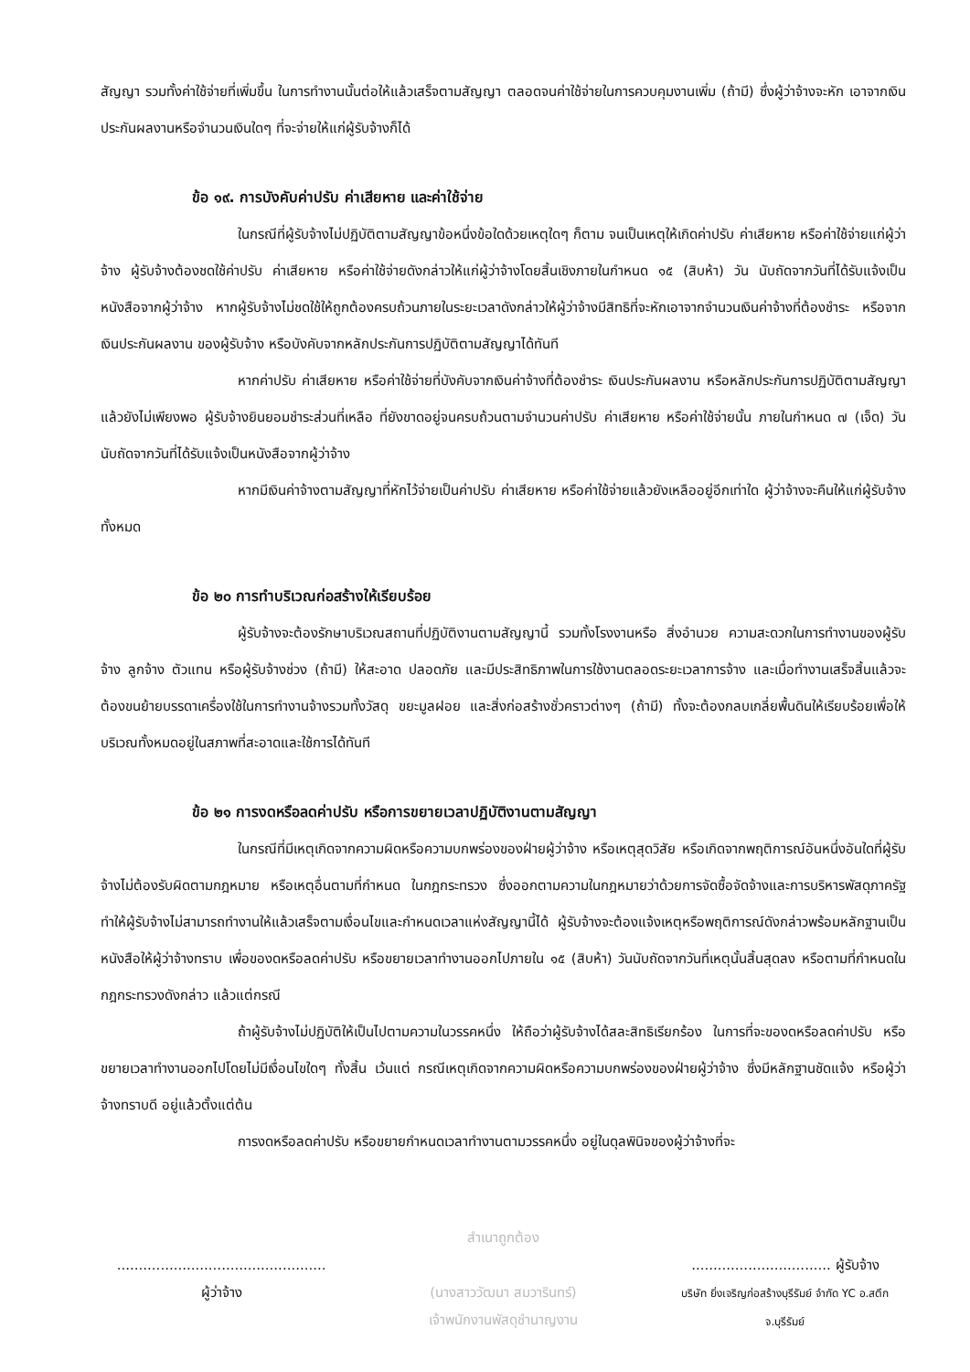สัญญา รวมทั้งค่าใช้จ่ายที่เพิ่มขึ้น ในการทำงานนั้นต่อให้แล้วเสร็จตามสัญญา ตลอดจนค่าใช้จ่ายในการควบคุมงานเพิ่ม (ถ้ามี) ซึ่งผู้ว่าจ้างจะหัก เอาจากเงินประกันผลงานหรือจำนวนเงินใดๆ ที่จะจ่ายให้แก่ผู้รับจ้างก็ได้
ข้อ ๑๙. การบังคับค่าปรับ ค่าเสียหาย และค่าใช้จ่าย
ในกรณีที่ผู้รับจ้างไม่ปฏิบัติตามสัญญาข้อหนึ่งข้อใดด้วยเหตุใดๆ ก็ตาม จนเป็นเหตุให้เกิดค่าปรับ ค่าเสียหาย หรือค่าใช้จ่ายแก่ผู้ว่าจ้าง ผู้รับจ้างต้องชดใช้ค่าปรับ ค่าเสียหาย หรือค่าใช้จ่ายดังกล่าวให้แก่ผู้ว่าจ้างโดยสิ้นเชิงภายในกำหนด ๑๕ (สิบห้า) วัน นับถัดจากวันที่ได้รับแจ้งเป็นหนังสือจากผู้ว่าจ้าง หากผู้รับจ้างไม่ชดใช้ให้ถูกต้องครบถ้วนภายในระยะเวลาดังกล่าวให้ผู้ว่าจ้างมีสิทธิที่จะหักเอาจากจำนวนเงินค่าจ้างที่ต้องชำระ หรือจากเงินประกันผลงาน ของผู้รับจ้าง หรือบังคับจากหลักประกันการปฏิบัติตามสัญญาได้ทันที
หากค่าปรับ ค่าเสียหาย หรือค่าใช้จ่ายที่บังคับจากเงินค่าจ้างที่ต้องชำระ เงินประกันผลงาน หรือหลักประกันการปฏิบัติตามสัญญาแล้วยังไม่เพียงพอ ผู้รับจ้างยินยอมชำระส่วนที่เหลือ ที่ยังขาดอยู่จนครบถ้วนตามจำนวนค่าปรับ ค่าเสียหาย หรือค่าใช้จ่ายนั้น ภายในกำหนด ๗ (เจ็ด) วัน นับถัดจากวันที่ได้รับแจ้งเป็นหนังสือจากผู้ว่าจ้าง
หากมีเงินค่าจ้างตามสัญญาที่หักไว้จ่ายเป็นค่าปรับ ค่าเสียหาย หรือค่าใช้จ่ายแล้วยังเหลืออยู่อีกเท่าใด ผู้ว่าจ้างจะคืนให้แก่ผู้รับจ้างทั้งหมด
ข้อ ๒๐ การทำบริเวณก่อสร้างให้เรียบร้อย
ผู้รับจ้างจะต้องรักษาบริเวณสถานที่ปฏิบัติงานตามสัญญานี้ รวมทั้งโรงงานหรือ สิ่งอำนวย ความสะดวกในการทำงานของผู้รับจ้าง ลูกจ้าง ตัวแทน หรือผู้รับจ้างช่วง (ถ้ามี) ให้สะอาด ปลอดภัย และมีประสิทธิภาพในการใช้งานตลอดระยะเวลาการจ้าง และเมื่อทำงานเสร็จสิ้นแล้วจะต้องขนย้ายบรรดาเครื่องใช้ในการทำงานจ้างรวมทั้งวัสดุ ขยะมูลฝอย และสิ่งก่อสร้างชั่วคราวต่างๆ (ถ้ามี) ทั้งจะต้องกลบเกลี่ยพื้นดินให้เรียบร้อยเพื่อให้บริเวณทั้งหมดอยู่ในสภาพที่สะอาดและใช้การได้ทันที
ข้อ ๒๑ การงดหรือลดค่าปรับ หรือการขยายเวลาปฏิบัติงานตามสัญญา
ในกรณีที่มีเหตุเกิดจากความผิดหรือความบกพร่องของฝ่ายผู้ว่าจ้าง หรือเหตุสุดวิสัย หรือเกิดจากพฤติการณ์อันหนึ่งอันใดที่ผู้รับจ้างไม่ต้องรับผิดตามกฎหมาย หรือเหตุอื่นตามที่กำหนด ในกฎกระทรวง ซึ่งออกตามความในกฎหมายว่าด้วยการจัดซื้อจัดจ้างและการบริหารพัสดุภาครัฐ ทำให้ผู้รับจ้างไม่สามารถทำงานให้แล้วเสร็จตามเงื่อนไขและกำหนดเวลาแห่งสัญญานี้ได้ ผู้รับจ้างจะต้องแจ้งเหตุหรือพฤติการณ์ดังกล่าวพร้อมหลักฐานเป็นหนังสือให้ผู้ว่าจ้างทราบ เพื่อของดหรือลดค่าปรับ หรือขยายเวลาทำงานออกไปภายใน ๑๕ (สิบห้า) วันนับถัดจากวันที่เหตุนั้นสิ้นสุดลง หรือตามที่กำหนดในกฎกระทรวงดังกล่าว แล้วแต่กรณี
ถ้าผู้รับจ้างไม่ปฏิบัติให้เป็นไปตามความในวรรคหนึ่ง ให้ถือว่าผู้รับจ้างได้สละสิทธิเรียกร้อง ในการที่จะของดหรือลดค่าปรับ หรือขยายเวลาทำงานออกไปโดยไม่มีเงื่อนไขใดๆ ทั้งสิ้น เว้นแต่ กรณีเหตุเกิดจากความผิดหรือความบกพร่องของฝ่ายผู้ว่าจ้าง ซึ่งมีหลักฐานชัดแจ้ง หรือผู้ว่าจ้างทราบดี อยู่แล้วตั้งแต่ต้น
การงดหรือลดค่าปรับ หรือขยายกำหนดเวลาทำงานตามวรรคหนึ่ง อยู่ในดุลพินิจของผู้ว่าจ้างที่จะ
................................................
ผู้ว่าจ้าง
สำเนาถูกต้อง
(นางสาววัฒนา สมวารินทร์)
เจ้าพนักงานพัสดุชำนาญงาน
................................ ผู้รับจ้าง
บริษัท ยิ่งเจริญก่อสร้างบุรีรัมย์ จำกัด YC อ.สตึก จ.บุรีรัมย์